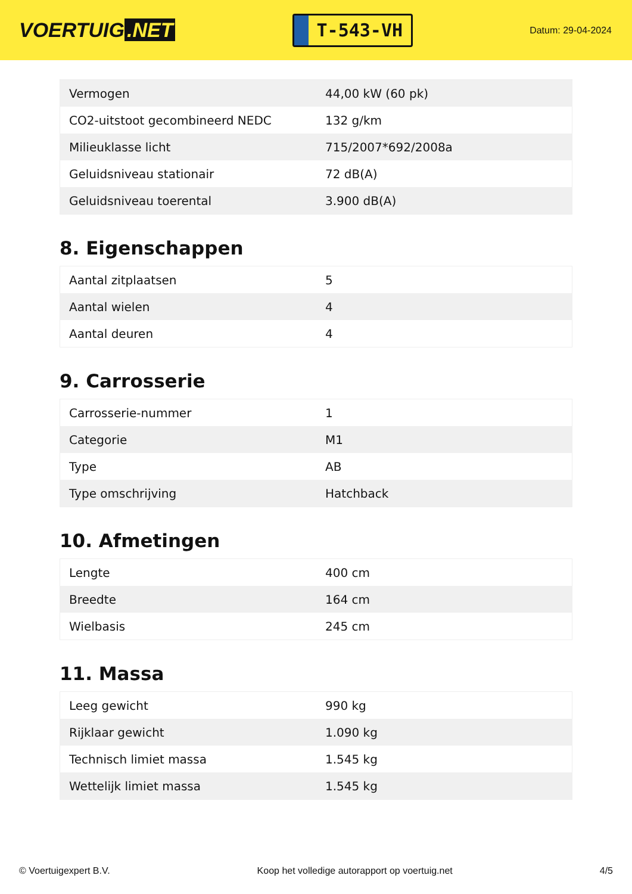VOERTUIG.NET
T-543-VH
Datum: 29-04-2024
| Vermogen | 44,00 kW (60 pk) |
| CO2-uitstoot gecombineerd NEDC | 132 g/km |
| Milieuklasse licht | 715/2007*692/2008a |
| Geluidsniveau stationair | 72 dB(A) |
| Geluidsniveau toerental | 3.900 dB(A) |
8. Eigenschappen
| Aantal zitplaatsen | 5 |
| Aantal wielen | 4 |
| Aantal deuren | 4 |
9. Carrosserie
| Carrosserie-nummer | 1 |
| Categorie | M1 |
| Type | AB |
| Type omschrijving | Hatchback |
10. Afmetingen
| Lengte | 400 cm |
| Breedte | 164 cm |
| Wielbasis | 245 cm |
11. Massa
| Leeg gewicht | 990 kg |
| Rijklaar gewicht | 1.090 kg |
| Technisch limiet massa | 1.545 kg |
| Wettelijk limiet massa | 1.545 kg |
© Voertuigexpert B.V. Koop het volledige autorapport op voertuig.net 4/5